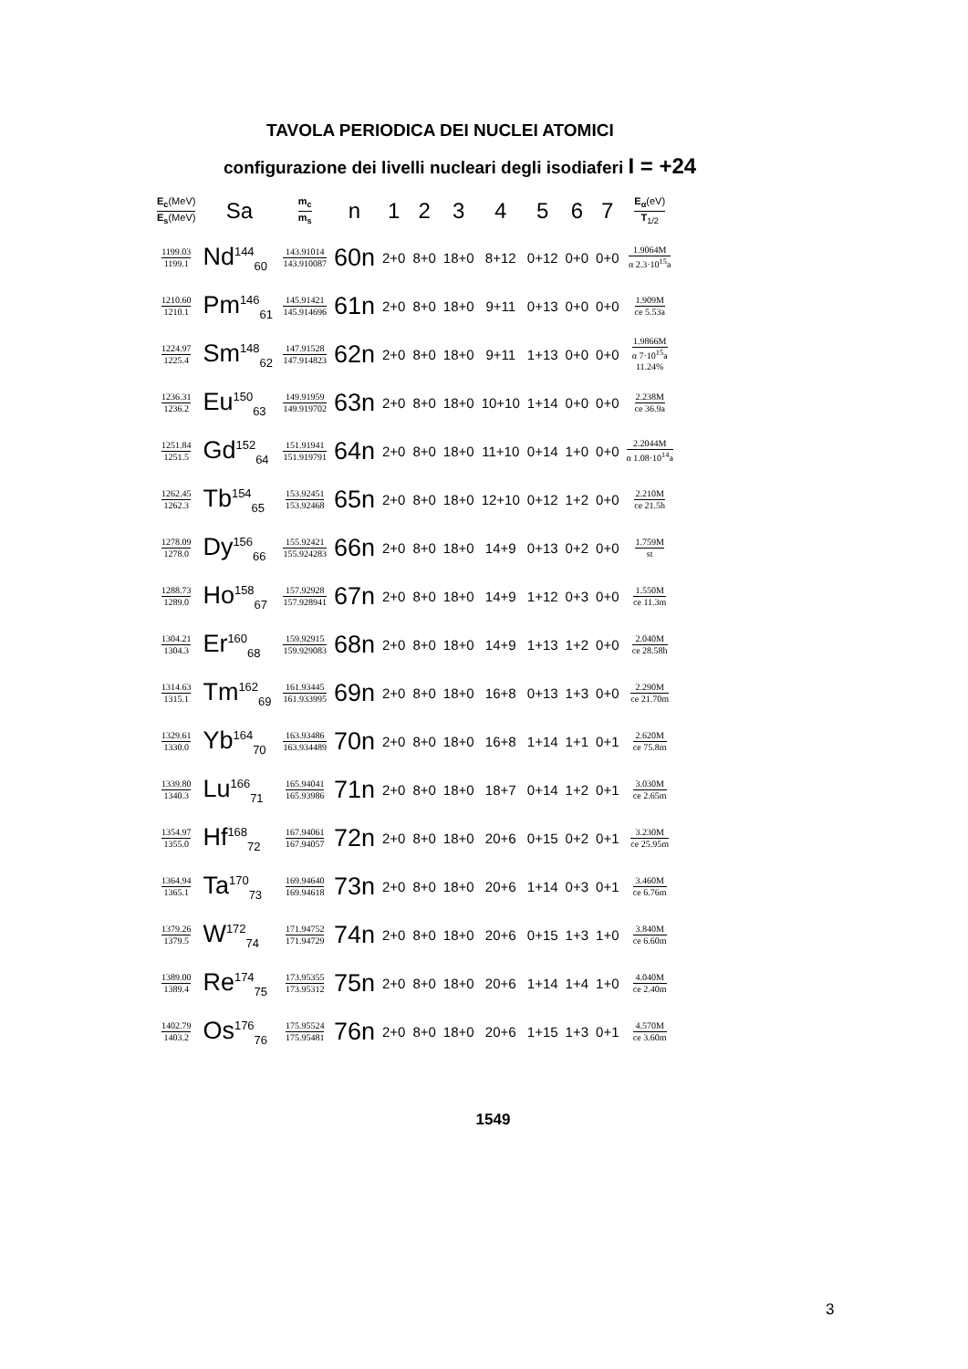TAVOLA PERIODICA DEI NUCLEI ATOMICI
configurazione dei livelli nucleari degli isodiaferi I = +24
| E<sub>c</sub> (MeV) E<sub>s</sub> (MeV) | Sa | m<sub>c</sub> m<sub>s</sub> | n | 1 | 2 | 3 | 4 | 5 | 6 | 7 | E<sub>α</sub> (eV) T<sub>1/2</sub> |
| --- | --- | --- | --- | --- | --- | --- | --- | --- | --- | --- | --- |
| 1199.03 1199.1 | Nd<sup>144</sup><sub>60</sub> | 143.91014 143.910087 | 60n | 2+0 | 8+0 | 18+0 | 8+12 | 0+12 | 0+0 | 0+0 | 1.9064M α 2.3·10<sup>15</sup>a |
| 1210.60 1210.1 | Pm<sup>146</sup><sub>61</sub> | 145.91421 145.914696 | 61n | 2+0 | 8+0 | 18+0 | 9+11 | 0+13 | 0+0 | 0+0 | 1.909M ce 5.53a |
| 1224.97 1225.4 | Sm<sup>148</sup><sub>62</sub> | 147.91528 147.914823 | 62n | 2+0 | 8+0 | 18+0 | 9+11 | 1+13 | 0+0 | 0+0 | 1.9866M α 7·10<sup>15</sup>a 11.24% |
| 1236.31 1236.2 | Eu<sup>150</sup><sub>63</sub> | 149.91959 149.919702 | 63n | 2+0 | 8+0 | 18+0 | 10+10 | 1+14 | 0+0 | 0+0 | 2.238M ce 36.9a |
| 1251.84 1251.5 | Gd<sup>152</sup><sub>64</sub> | 151.91941 151.919791 | 64n | 2+0 | 8+0 | 18+0 | 11+10 | 0+14 | 1+0 | 0+0 | 2.2044M α 1.08·10<sup>14</sup>a |
| 1262.45 1262.3 | Tb<sup>154</sup><sub>65</sub> | 153.92451 153.92468 | 65n | 2+0 | 8+0 | 18+0 | 12+10 | 0+12 | 1+2 | 0+0 | 2.210M ce 21.5h |
| 1278.09 1278.0 | Dy<sup>156</sup><sub>66</sub> | 155.92421 155.924283 | 66n | 2+0 | 8+0 | 18+0 | 14+9 | 0+13 | 0+2 | 0+0 | 1.759M st |
| 1288.73 1289.0 | Ho<sup>158</sup><sub>67</sub> | 157.92928 157.928941 | 67n | 2+0 | 8+0 | 18+0 | 14+9 | 1+12 | 0+3 | 0+0 | 1.550M ce 11.3m |
| 1304.21 1304.3 | Er<sup>160</sup><sub>68</sub> | 159.92915 159.929083 | 68n | 2+0 | 8+0 | 18+0 | 14+9 | 1+13 | 1+2 | 0+0 | 2.040M ce 28.58h |
| 1314.63 1315.1 | Tm<sup>162</sup><sub>69</sub> | 161.93445 161.933995 | 69n | 2+0 | 8+0 | 18+0 | 16+8 | 0+13 | 1+3 | 0+0 | 2.290M ce 21.70m |
| 1329.61 1330.0 | Yb<sup>164</sup><sub>70</sub> | 163.93486 163.934489 | 70n | 2+0 | 8+0 | 18+0 | 16+8 | 1+14 | 1+1 | 0+1 | 2.620M ce 75.8m |
| 1339.80 1340.3 | Lu<sup>166</sup><sub>71</sub> | 165.94041 165.93986 | 71n | 2+0 | 8+0 | 18+0 | 18+7 | 0+14 | 1+2 | 0+1 | 3.030M ce 2.65m |
| 1354.97 1355.0 | Hf<sup>168</sup><sub>72</sub> | 167.94061 167.94057 | 72n | 2+0 | 8+0 | 18+0 | 20+6 | 0+15 | 0+2 | 0+1 | 3.230M ce 25.95m |
| 1364.94 1365.1 | Ta<sup>170</sup><sub>73</sub> | 169.94640 169.94618 | 73n | 2+0 | 8+0 | 18+0 | 20+6 | 1+14 | 0+3 | 0+1 | 3.460M ce 6.76m |
| 1379.26 1379.5 | W<sup>172</sup><sub>74</sub> | 171.94752 171.94729 | 74n | 2+0 | 8+0 | 18+0 | 20+6 | 0+15 | 1+3 | 1+0 | 3.840M ce 6.60m |
| 1389.00 1389.4 | Re<sup>174</sup><sub>75</sub> | 173.95355 173.95312 | 75n | 2+0 | 8+0 | 18+0 | 20+6 | 1+14 | 1+4 | 1+0 | 4.040M ce 2.40m |
| 1402.79 1403.2 | Os<sup>176</sup><sub>76</sub> | 175.95524 175.95481 | 76n | 2+0 | 8+0 | 18+0 | 20+6 | 1+15 | 1+3 | 0+1 | 4.570M ce 3.60m |
1549
3